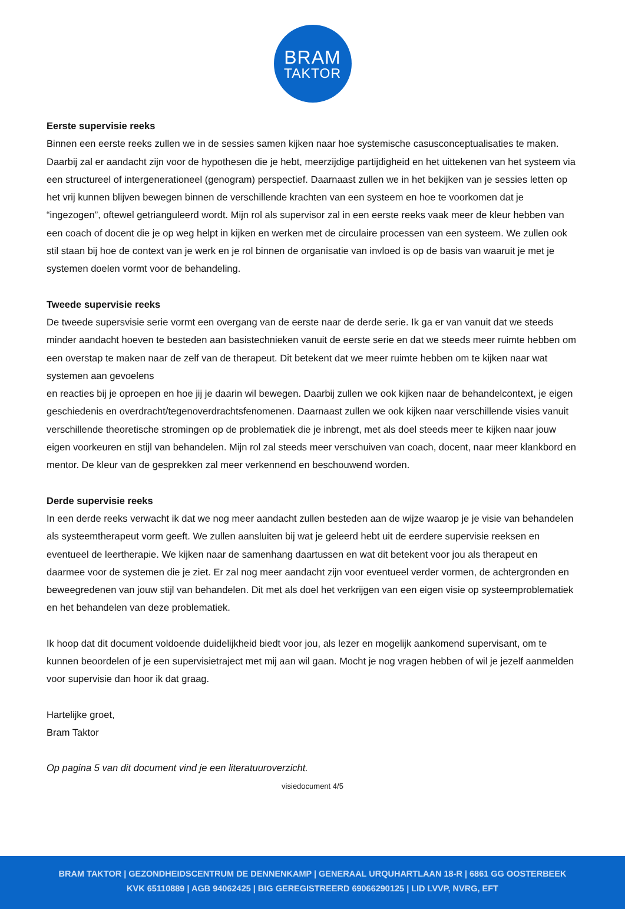BRAM
TAKTOR
Eerste supervisie reeks
Binnen een eerste reeks zullen we in de sessies samen kijken naar hoe systemische casusconceptualisaties te maken. Daarbij zal er aandacht zijn voor de hypothesen die je hebt, meerzijdige partijdigheid en het uittekenen van het systeem via een structureel of intergenerationeel (genogram) perspectief. Daarnaast zullen we in het bekijken van je sessies letten op het vrij kunnen blijven bewegen binnen de verschillende krachten van een systeem en hoe te voorkomen dat je “ingezogen”, oftewel getrianguleerd wordt. Mijn rol als supervisor zal in een eerste reeks vaak meer de kleur hebben van een coach of docent die je op weg helpt in kijken en werken met de circulaire processen van een systeem. We zullen ook stil staan bij hoe de context van je werk en je rol binnen de organisatie van invloed is op de basis van waaruit je met je systemen doelen vormt voor de behandeling.
Tweede supervisie reeks
De tweede supersvisie serie vormt een overgang van de eerste naar de derde serie. Ik ga er van vanuit dat we steeds minder aandacht hoeven te besteden aan basistechnieken vanuit de eerste serie en dat we steeds meer ruimte hebben om een overstap te maken naar de zelf van de therapeut. Dit betekent dat we meer ruimte hebben om te kijken naar wat systemen aan gevoelens
en reacties bij je oproepen en hoe jij je daarin wil bewegen. Daarbij zullen we ook kijken naar de behandelcontext, je eigen geschiedenis en overdracht/tegenoverdrachtsfenomenen. Daarnaast zullen we ook kijken naar verschillende visies vanuit verschillende theoretische stromingen op de problematiek die je inbrengt, met als doel steeds meer te kijken naar jouw eigen voorkeuren en stijl van behandelen. Mijn rol zal steeds meer verschuiven van coach, docent, naar meer klankbord en mentor. De kleur van de gesprekken zal meer verkennend en beschouwend worden.
Derde supervisie reeks
In een derde reeks verwacht ik dat we nog meer aandacht zullen besteden aan de wijze waarop je je visie van behandelen als systeemtherapeut vorm geeft. We zullen aansluiten bij wat je geleerd hebt uit de eerdere supervisie reeksen en eventueel de leertherapie. We kijken naar de samenhang daartussen en wat dit betekent voor jou als therapeut en daarmee voor de systemen die je ziet. Er zal nog meer aandacht zijn voor eventueel verder vormen, de achtergronden en beweegredenen van jouw stijl van behandelen. Dit met als doel het verkrijgen van een eigen visie op systeemproblematiek en het behandelen van deze problematiek.
Ik hoop dat dit document voldoende duidelijkheid biedt voor jou, als lezer en mogelijk aankomend supervisant, om te kunnen beoordelen of je een supervisietraject met mij aan wil gaan. Mocht je nog vragen hebben of wil je jezelf aanmelden voor supervisie dan hoor ik dat graag.
Hartelijke groet,
Bram Taktor
Op pagina 5 van dit document vind je een literatuuroverzicht.
visiedocument 4/5
BRAM TAKTOR | GEZONDHEIDSCENTRUM DE DENNENKAMP | GENERAAL URQUHARTLAAN 18-R | 6861 GG OOSTERBEEK
KVK 65110889 | AGB 94062425 | BIG GEREGISTREERD 69066290125 | LID LVVP, NVRG, EFT